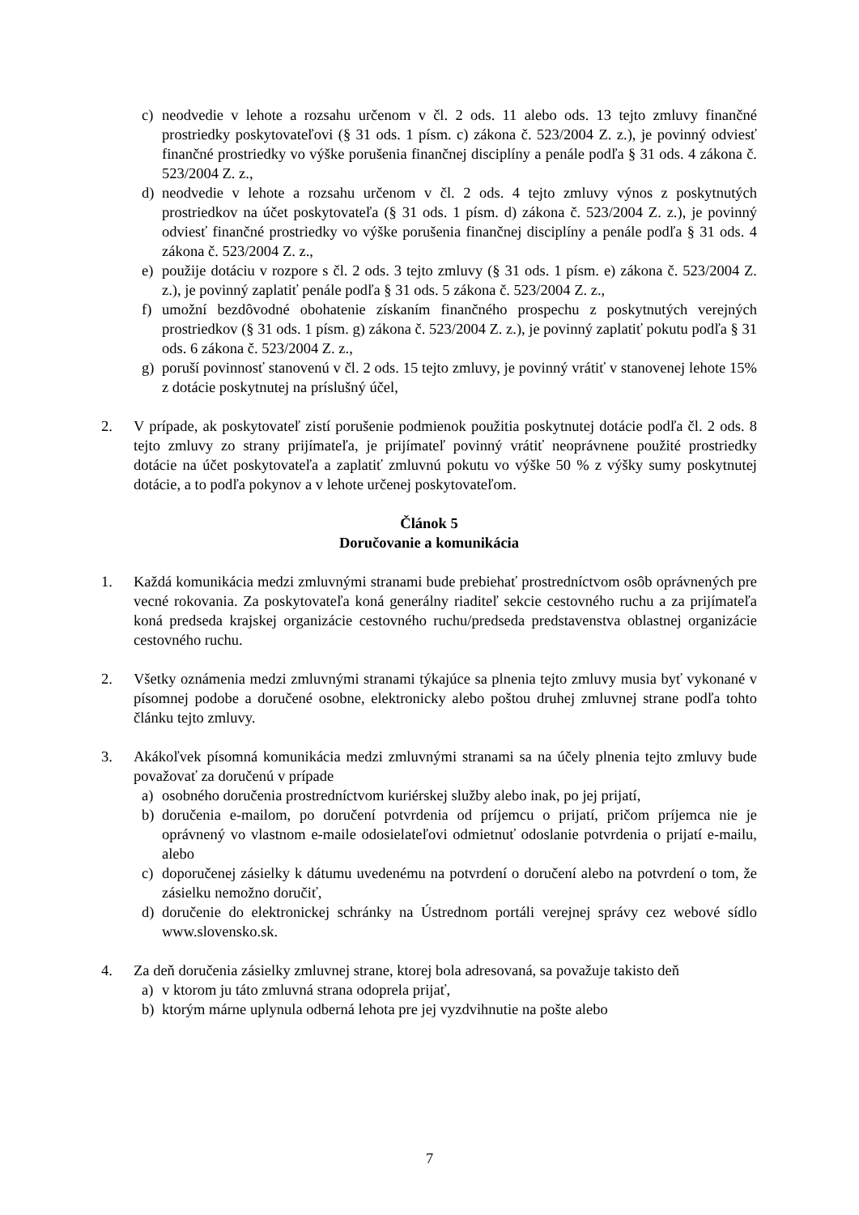c) neodvedie v lehote a rozsahu určenom v čl. 2 ods. 11 alebo ods. 13 tejto zmluvy finančné prostriedky poskytovateľovi (§ 31 ods. 1 písm. c) zákona č. 523/2004 Z. z.), je povinný odviesť finančné prostriedky vo výške porušenia finančnej disciplíny a penále podľa § 31 ods. 4 zákona č. 523/2004 Z. z.,
d) neodvedie v lehote a rozsahu určenom v čl. 2 ods. 4 tejto zmluvy výnos z poskytnutých prostriedkov na účet poskytovateľa (§ 31 ods. 1 písm. d) zákona č. 523/2004 Z. z.), je povinný odviesť finančné prostriedky vo výške porušenia finančnej disciplíny a penále podľa § 31 ods. 4 zákona č. 523/2004 Z. z.,
e) použije dotáciu v rozpore s čl. 2 ods. 3 tejto zmluvy (§ 31 ods. 1 písm. e) zákona č. 523/2004 Z. z.), je povinný zaplatiť penále podľa § 31 ods. 5 zákona č. 523/2004 Z. z.,
f) umožní bezdôvodné obohatenie získaním finančného prospechu z poskytnutých verejných prostriedkov (§ 31 ods. 1 písm. g) zákona č. 523/2004 Z. z.), je povinný zaplatiť pokutu podľa § 31 ods. 6 zákona č. 523/2004 Z. z.,
g) poruší povinnosť stanovenú v čl. 2 ods. 15 tejto zmluvy, je povinný vrátiť v stanovenej lehote 15% z dotácie poskytnutej na príslušný účel,
2. V prípade, ak poskytovateľ zistí porušenie podmienok použitia poskytnutej dotácie podľa čl. 2 ods. 8 tejto zmluvy zo strany prijímateľa, je prijímateľ povinný vrátiť neoprávnene použité prostriedky dotácie na účet poskytovateľa a zaplatiť zmluvnú pokutu vo výške 50 % z výšky sumy poskytnutej dotácie, a to podľa pokynov a v lehote určenej poskytovateľom.
Článok 5
Doručovanie a komunikácia
1. Každá komunikácia medzi zmluvnými stranami bude prebiehať prostredníctvom osôb oprávnených pre vecné rokovania. Za poskytovateľa koná generálny riaditeľ sekcie cestovného ruchu a za prijímateľa koná predseda krajskej organizácie cestovného ruchu/predseda predstavenstva oblastnej organizácie cestovného ruchu.
2. Všetky oznámenia medzi zmluvnými stranami týkajúce sa plnenia tejto zmluvy musia byť vykonané v písomnej podobe a doručené osobne, elektronicky alebo poštou druhej zmluvnej strane podľa tohto článku tejto zmluvy.
3. Akákoľvek písomná komunikácia medzi zmluvnými stranami sa na účely plnenia tejto zmluvy bude považovať za doručenú v prípade
a) osobného doručenia prostredníctvom kuriérskej služby alebo inak, po jej prijatí,
b) doručenia e-mailom, po doručení potvrdenia od príjemcu o prijatí, pričom príjemca nie je oprávnený vo vlastnom e-maile odosielateľovi odmietnuť odoslanie potvrdenia o prijatí e-mailu, alebo
c) doporučenej zásielky k dátumu uvedenému na potvrdení o doručení alebo na potvrdení o tom, že zásielku nemožno doručiť,
d) doručenie do elektronickej schránky na Ústrednom portáli verejnej správy cez webové sídlo www.slovensko.sk.
4. Za deň doručenia zásielky zmluvnej strane, ktorej bola adresovaná, sa považuje takisto deň
a) v ktorom ju táto zmluvná strana odoprela prijať,
b) ktorým márne uplynula odberná lehota pre jej vyzdvihnutie na pošte alebo
7